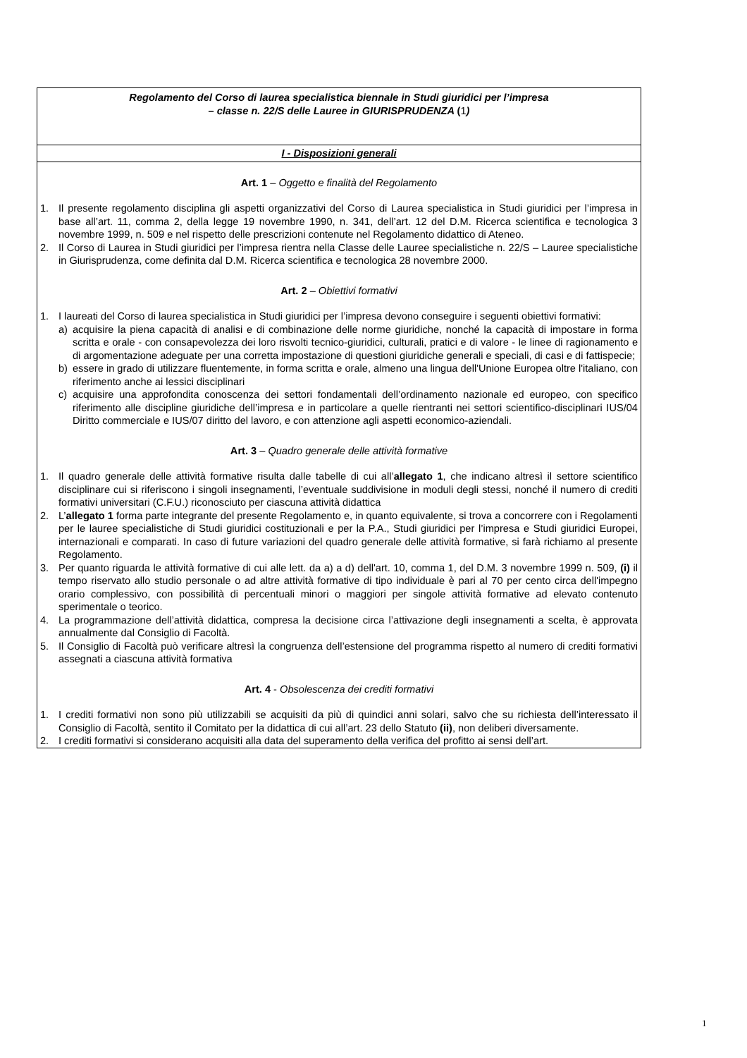Regolamento del Corso di laurea specialistica biennale in Studi giuridici per l’impresa
– classe n. 22/S delle Lauree in GIURISPRUDENZA (1)
I - Disposizioni generali
Art. 1 – Oggetto e finalità del Regolamento
1. Il presente regolamento disciplina gli aspetti organizzativi del Corso di Laurea specialistica in Studi giuridici per l’impresa in base all’art. 11, comma 2, della legge 19 novembre 1990, n. 341, dell’art. 12 del D.M. Ricerca scientifica e tecnologica 3 novembre 1999, n. 509 e nel rispetto delle prescrizioni contenute nel Regolamento didattico di Ateneo.
2. Il Corso di Laurea in Studi giuridici per l’impresa rientra nella Classe delle Lauree specialistiche n. 22/S – Lauree specialistiche in Giurisprudenza, come definita dal D.M. Ricerca scientifica e tecnologica 28 novembre 2000.
Art. 2 – Obiettivi formativi
1. I laureati del Corso di laurea specialistica in Studi giuridici per l’impresa devono conseguire i seguenti obiettivi formativi:
a) acquisire la piena capacità di analisi e di combinazione delle norme giuridiche, nonché la capacità di impostare in forma scritta e orale - con consapevolezza dei loro risvolti tecnico-giuridici, culturali, pratici e di valore - le linee di ragionamento e di argomentazione adeguate per una corretta impostazione di questioni giuridiche generali e speciali, di casi e di fattispecie;
b) essere in grado di utilizzare fluentemente, in forma scritta e orale, almeno una lingua dell'Unione Europea oltre l'italiano, con riferimento anche ai lessici disciplinari
c) acquisire una approfondita conoscenza dei settori fondamentali dell’ordinamento nazionale ed europeo, con specifico riferimento alle discipline giuridiche dell’impresa e in particolare a quelle rientranti nei settori scientifico-disciplinari IUS/04 Diritto commerciale e IUS/07 diritto del lavoro, e con attenzione agli aspetti economico-aziendali.
Art. 3 – Quadro generale delle attività formative
1. Il quadro generale delle attività formative risulta dalle tabelle di cui all’allegato 1, che indicano altresì il settore scientifico disciplinare cui si riferiscono i singoli insegnamenti, l’eventuale suddivisione in moduli degli stessi, nonché il numero di crediti formativi universitari (C.F.U.) riconosciuto per ciascuna attività didattica
2. L’allegato 1 forma parte integrante del presente Regolamento e, in quanto equivalente, si trova a concorrere con i Regolamenti per le lauree specialistiche di Studi giuridici costituzionali e per la P.A., Studi giuridici per l’impresa e Studi giuridici Europei, internazionali e comparati. In caso di future variazioni del quadro generale delle attività formative, si farà richiamo al presente Regolamento.
3. Per quanto riguarda le attività formative di cui alle lett. da a) a d) dell'art. 10, comma 1, del D.M. 3 novembre 1999 n. 509, (i) il tempo riservato allo studio personale o ad altre attività formative di tipo individuale è pari al 70 per cento circa dell'impegno orario complessivo, con possibilità di percentuali minori o maggiori per singole attività formative ad elevato contenuto sperimentale o teorico.
4. La programmazione dell’attività didattica, compresa la decisione circa l’attivazione degli insegnamenti a scelta, è approvata annualmente dal Consiglio di Facoltà.
5. Il Consiglio di Facoltà può verificare altresì la congruenza dell’estensione del programma rispetto al numero di crediti formativi assegnati a ciascuna attività formativa
Art. 4 - Obsolescenza dei crediti formativi
1. I crediti formativi non sono più utilizzabili se acquisiti da più di quindici anni solari, salvo che su richiesta dell’interessato il Consiglio di Facoltà, sentito il Comitato per la didattica di cui all’art. 23 dello Statuto (ii), non deliberi diversamente.
2. I crediti formativi si considerano acquisiti alla data del superamento della verifica del profitto ai sensi dell’art.
1